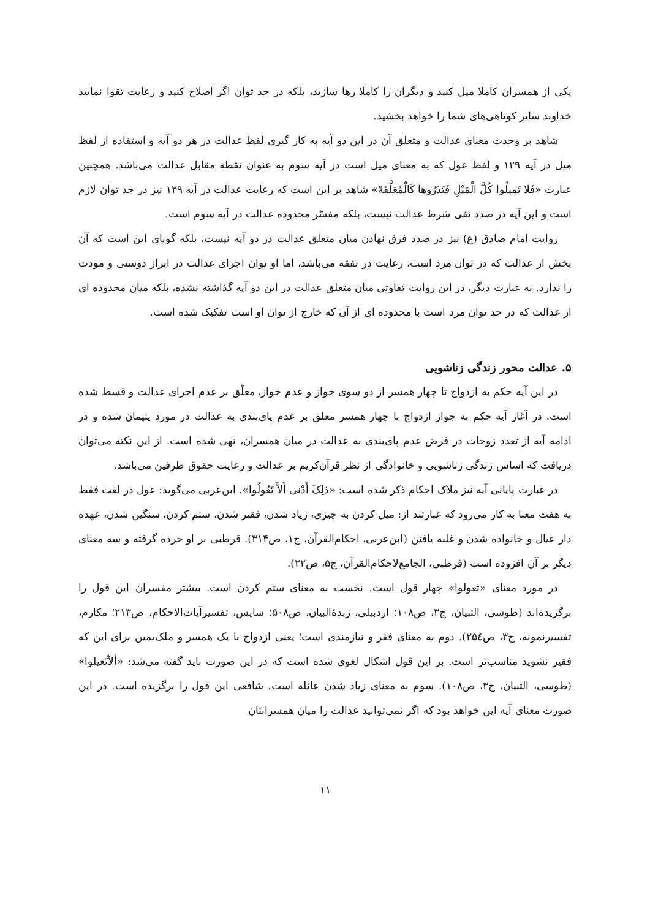یکی از همسران کاملا میل کنید و دیگران را کاملا رها سازید، بلکه در حد توان اگر اصلاح کنید و رعایت تقوا نمایید خداوند سایر کوتاهی‌های شما را خواهد بخشید.
شاهد بر وحدت معنای عدالت و متعلق آن در این دو آیه به کار گیری لفظ عدالت در هر دو آیه و استفاده از لفظ میل در آیه ۱۲۹ و لفظ عول که به معنای میل است در آیه سوم به عنوان نقطه مقابل عدالت می‌باشد. همچنین عبارت «فَلا تَمیلُوا کُلَّ الْمَیْلِ فَتَذَرُوها کَالْمُعَلَّقَهْ» شاهد بر این است که رعایت عدالت در آیه ۱۲۹ نیز در حد توان لازم است و این آیه در صدد نفی شرط عدالت نیست، بلکه مفسّر محدوده عدالت در آیه سوم است.
روایت امام صادق (ع) نیز در صدد فرق نهادن میان متعلق عدالت در دو آیه نیست، بلکه گویای این است که آن بخش از عدالت که در توان مرد است، رعایت در نفقه می‌باشد، اما او توان اجرای عدالت در ابراز دوستی و مودت را ندارد. به عبارت دیگر، در این روایت تفاوتی میان متعلق عدالت در این دو آیه گذاشته نشده، بلکه میان محدوده ای از عدالت که در حد توان مرد است با محدوده ای از آن که خارج از توان او است تفکیک شده است.
۵. عدالت محور زندگی زناشویی
در این آیه حکم به ازدواج تا چهار همسر از دو سوی جواز و عدم جواز، معلّق بر عدم اجرای عدالت و قسط شده است. در آغاز آیه حکم به جواز ازدواج با چهار همسر معلق بر عدم پای‌بندی به عدالت در مورد یتیمان شده و در ادامه آیه از تعدد زوجات در فرض عدم پای‌بندی به عدالت در میان همسران، نهی شده است. از این نکته می‌توان دریافت که اساس زندگی زناشویی و خانوادگی از نظر قرآن‌کریم بر عدالت و رعایت حقوق طرفین می‌باشد.
در عبارت پایانی آیه نیز ملاک احکام ذکر شده است: «ذلِکَ أَدْنی أَلاَّ تَعُولُوا». ابن‌عربی می‌گوید: عول در لغت فقط به هفت معنا به کار می‌رود که عبارتند از: میل کردن به چیزی، زیاد شدن، فقیر شدن، ستم کردن، سنگین شدن، عهده دار عیال و خانواده شدن و غلبه یافتن (ابن‌عربی، احکام‌القرآن، ج۱، ص۳۱۴). قرطبی بر او خرده گرفته و سه معنای دیگر بر آن افزوده است (قرطبی، الجامع‌لاحکام‌القرآن، ج۵، ص۲۲).
در مورد معنای «تعولوا» چهار قول است. نخست به معنای ستم کردن است. بیشتر مفسران این قول را برگزیده‌اند (طوسی، التبیان، ج۳، ص۱۰۸؛ اردبیلی، زبدهٔ‌البیان، ص۵۰۸؛ سایس، تفسیرآیات‌الاحکام، ص۲۱۳؛ مکارم، تفسیرنمونه، ج۳، ص۲۵٤). دوم به معنای فقر و نیازمندی است؛ یعنی ازدواج با یک همسر و ملک‌یمین برای این که فقیر نشوید مناسب‌تر است. بر این قول اشکال لغوی شده است که در این صورت باید گفته می‌شد: «ألاّتَعیلوا» (طوسی، التبیان، ج۳، ص۱۰۸). سوم به معنای زیاد شدن عائله است. شافعی این قول را برگزیده است. در این صورت معنای آیه این خواهد بود که اگر نمی‌توانید عدالت را میان همسرانتان
۱۱